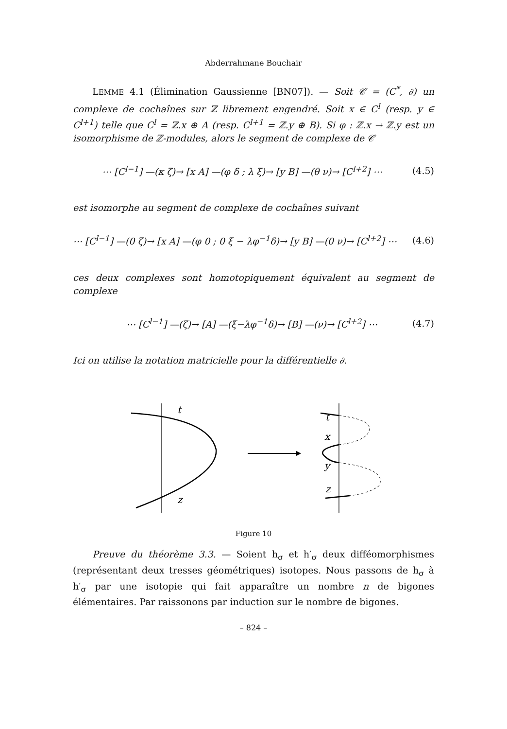Abderrahmane Bouchair
LEMME 4.1 (Élimination Gaussienne [BN07]). — Soit 𝒞 = (C<sup>*</sup>, ∂) un complexe de cochaînes sur ℤ librement engendré. Soit x ∈ C<sup>l</sup> (resp. y ∈ C<sup>l+1</sup>) telle que C<sup>l</sup> = ℤ.x ⊕ A (resp. C<sup>l+1</sup> = ℤ.y ⊕ B). Si φ : ℤ.x → ℤ.y est un isomorphisme de ℤ-modules, alors le segment de complexe de 𝒞
⋯ [C<sup>l−1</sup>] —(κ ζ)→ [x A] —(φ δ ; λ ξ)→ [y B] —(θ ν)→ [C<sup>l+2</sup>] ⋯ (4.5)
est isomorphe au segment de complexe de cochaînes suivant
⋯ [C<sup>l−1</sup>] —(0 ζ)→ [x A] —(φ 0 ; 0 ξ − λφ<sup>−1</sup>δ)→ [y B] —(0 ν)→ [C<sup>l+2</sup>] ⋯ (4.6)
ces deux complexes sont homotopiquement équivalent au segment de complexe
⋯ [C<sup>l−1</sup>] —(ζ)→ [A] —(ξ−λφ<sup>−1</sup>δ)→ [B] —(ν)→ [C<sup>l+2</sup>] ⋯ (4.7)
Ici on utilise la notation matricielle pour la différentielle ∂.
t
z
t
x
y
z
Figure 10
Preuve du théorème 3.3. — Soient h<sub>σ</sub> et h′<sub>σ</sub> deux difféomorphismes (représentant deux tresses géométriques) isotopes. Nous passons de h<sub>σ</sub> à h′<sub>σ</sub> par une isotopie qui fait apparaître un nombre n de bigones élémentaires. Par raissonons par induction sur le nombre de bigones.
– 824 –